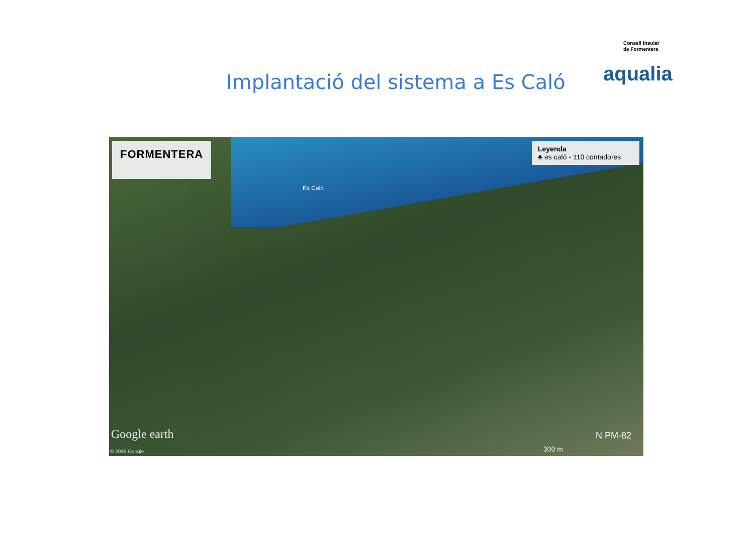Implantació del sistema a Es Caló
Consell Insular
de Formentera
aqualia
FORMENTERA
Leyenda
♣ es caló - 110 contadores
Es Caló
Google earth
© 2016 Google 300 m
N PM-82